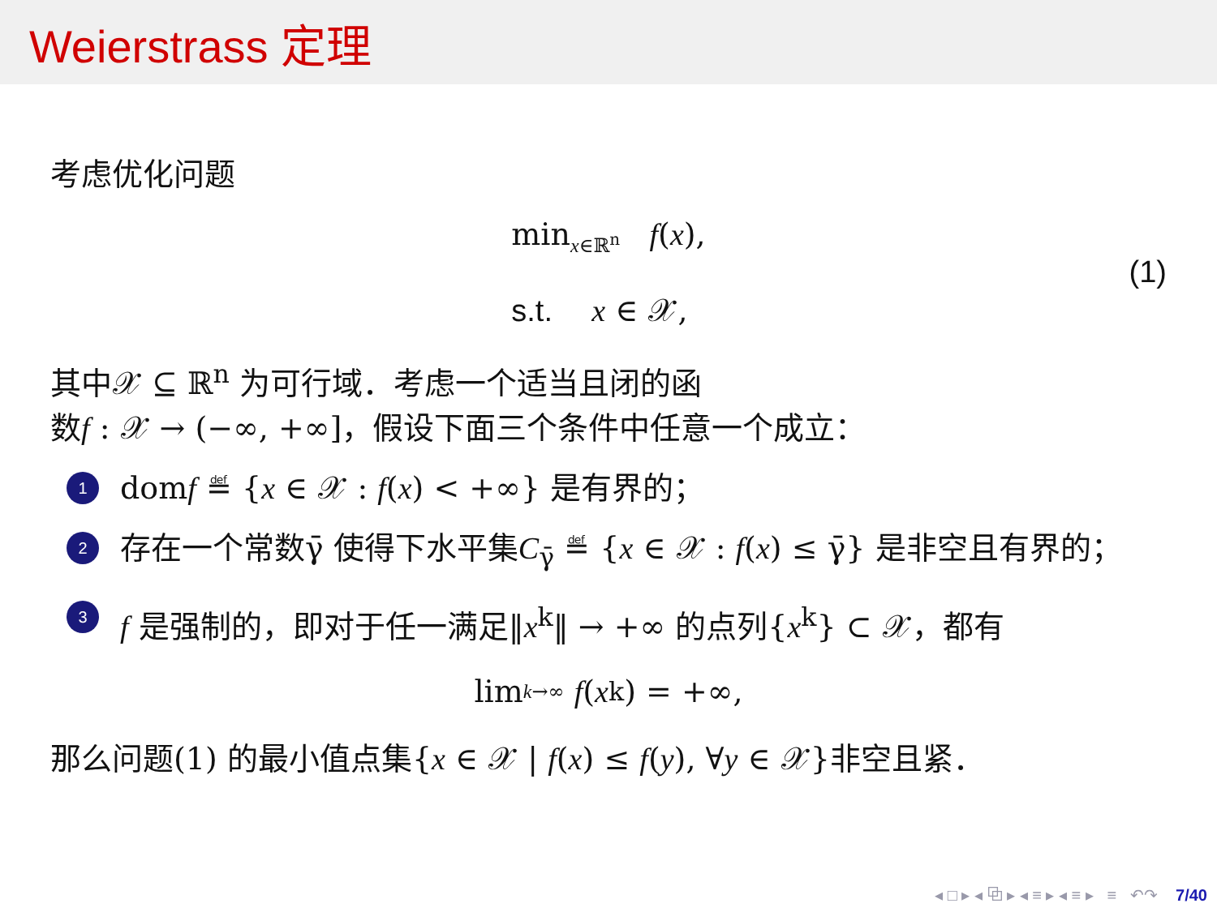Weierstrass 定理
考虑优化问题
min<sub>x∈ℝ<sup>n</sup></sub> f(x),
s.t. x ∈ 𝒳,
(1)
其中𝒳 ⊆ ℝ<sup>n</sup> 为可行域．考虑一个适当且闭的函
数f : 𝒳 → (−∞, +∞]，假设下面三个条件中任意一个成立：
1 domf ≝ {x ∈ 𝒳 : f(x) < +∞} 是有界的；
2 存在一个常数γ̄ 使得下水平集C<sub>γ̄</sub> ≝ {x ∈ 𝒳 : f(x) ≤ γ̄} 是非空且有界的；
3 f 是强制的，即对于任一满足‖x<sup>k</sup>‖ → +∞ 的点列{x<sup>k</sup>} ⊂ 𝒳，都有
lim<sub>k→∞</sub> f (x<sup>k</sup>) = +∞,
那么问题(1) 的最小值点集{x ∈ 𝒳 | f(x) ≤ f(y), ∀y ∈ 𝒳}非空且紧．
◂ □ ▸ ◂ ⧉ ▸ ◂ ≡ ▸ ◂ ≡ ▸ ≡ ↶↷ 7/40